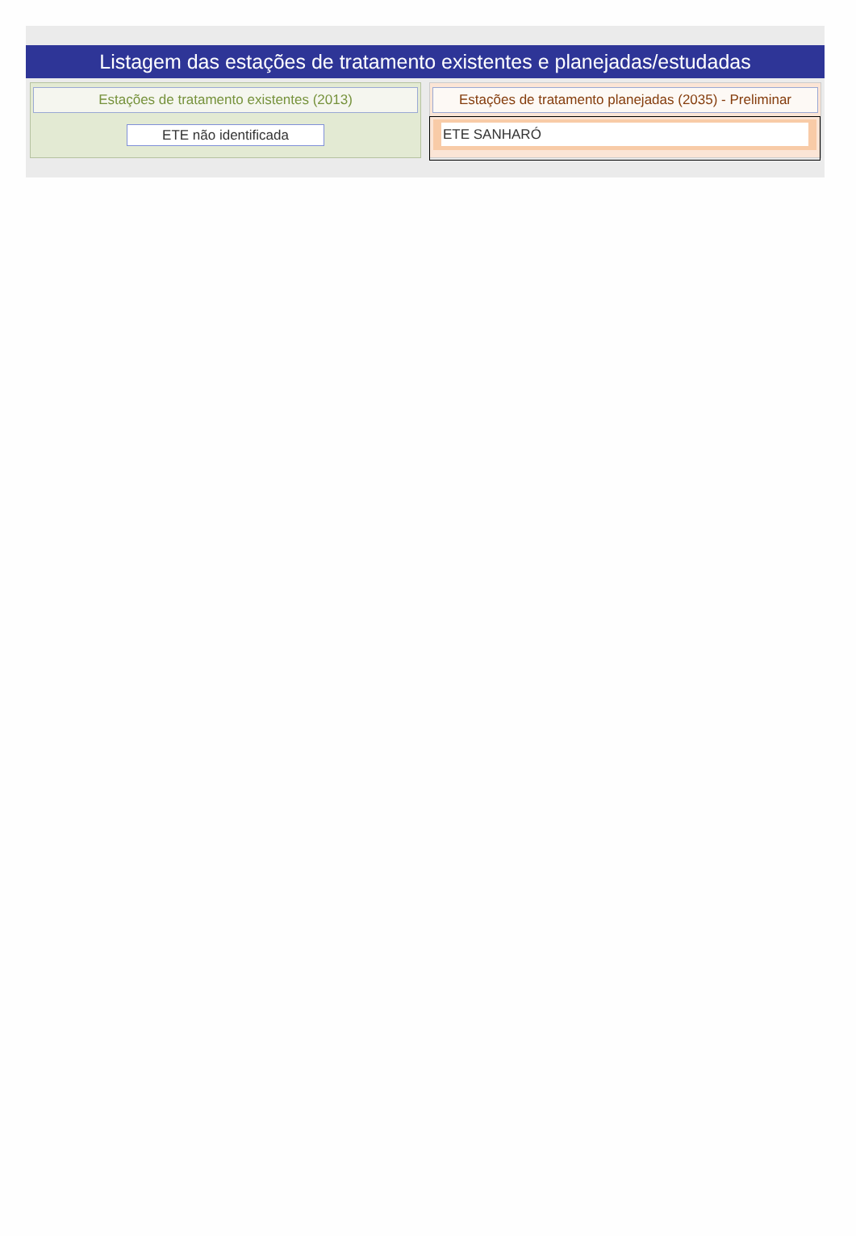Listagem das estações de tratamento existentes e planejadas/estudadas
Estações de tratamento existentes (2013)
ETE não identificada
Estações de tratamento planejadas (2035) - Preliminar
ETE SANHARÓ